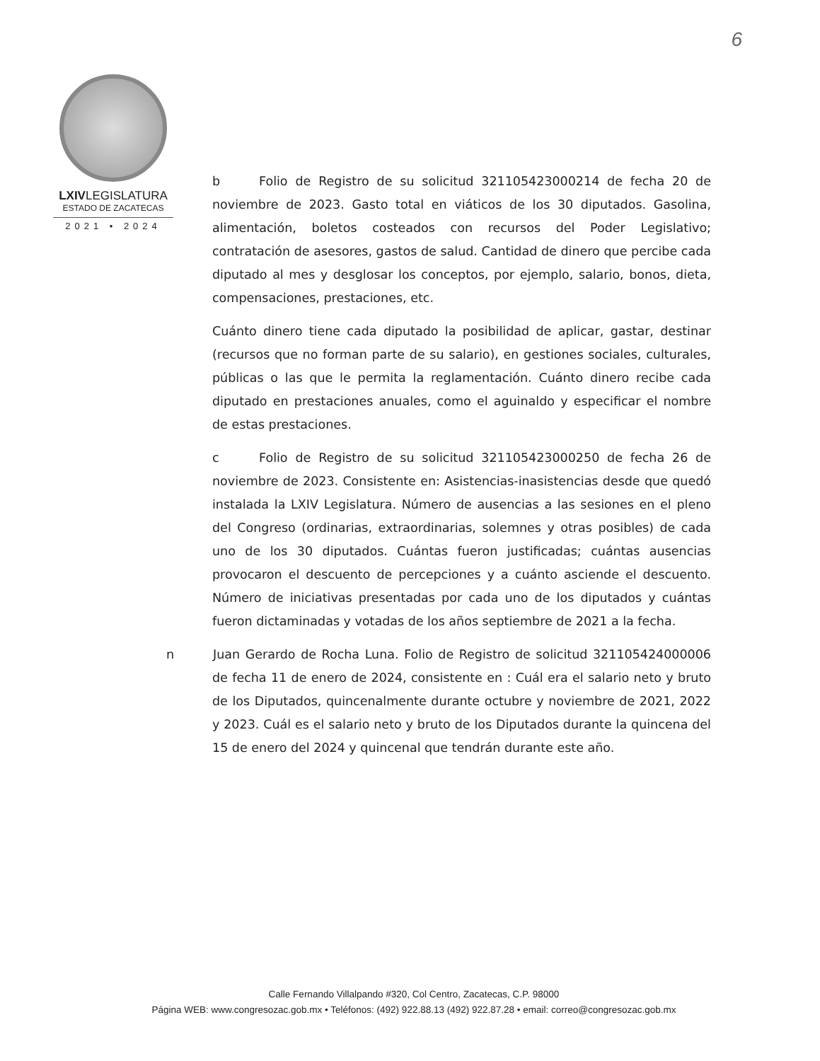6
LXIVLEGISLATURA
ESTADO DE ZACATECAS
2021 • 2024
b Folio de Registro de su solicitud 321105423000214 de fecha 20 de noviembre de 2023. Gasto total en viáticos de los 30 diputados. Gasolina, alimentación, boletos costeados con recursos del Poder Legislativo; contratación de asesores, gastos de salud. Cantidad de dinero que percibe cada diputado al mes y desglosar los conceptos, por ejemplo, salario, bonos, dieta, compensaciones, prestaciones, etc.
Cuánto dinero tiene cada diputado la posibilidad de aplicar, gastar, destinar (recursos que no forman parte de su salario), en gestiones sociales, culturales, públicas o las que le permita la reglamentación. Cuánto dinero recibe cada diputado en prestaciones anuales, como el aguinaldo y especificar el nombre de estas prestaciones.
c Folio de Registro de su solicitud 321105423000250 de fecha 26 de noviembre de 2023. Consistente en: Asistencias-inasistencias desde que quedó instalada la LXIV Legislatura. Número de ausencias a las sesiones en el pleno del Congreso (ordinarias, extraordinarias, solemnes y otras posibles) de cada uno de los 30 diputados. Cuántas fueron justificadas; cuántas ausencias provocaron el descuento de percepciones y a cuánto asciende el descuento. Número de iniciativas presentadas por cada uno de los diputados y cuántas fueron dictaminadas y votadas de los años septiembre de 2021 a la fecha.
n Juan Gerardo de Rocha Luna. Folio de Registro de solicitud 321105424000006 de fecha 11 de enero de 2024, consistente en : Cuál era el salario neto y bruto de los Diputados, quincenalmente durante octubre y noviembre de 2021, 2022 y 2023. Cuál es el salario neto y bruto de los Diputados durante la quincena del 15 de enero del 2024 y quincenal que tendrán durante este año.
Calle Fernando Villalpando #320, Col Centro, Zacatecas, C.P. 98000
Página WEB: www.congresozac.gob.mx • Teléfonos: (492) 922.88.13 (492) 922.87.28 • email: correo@congresozac.gob.mx